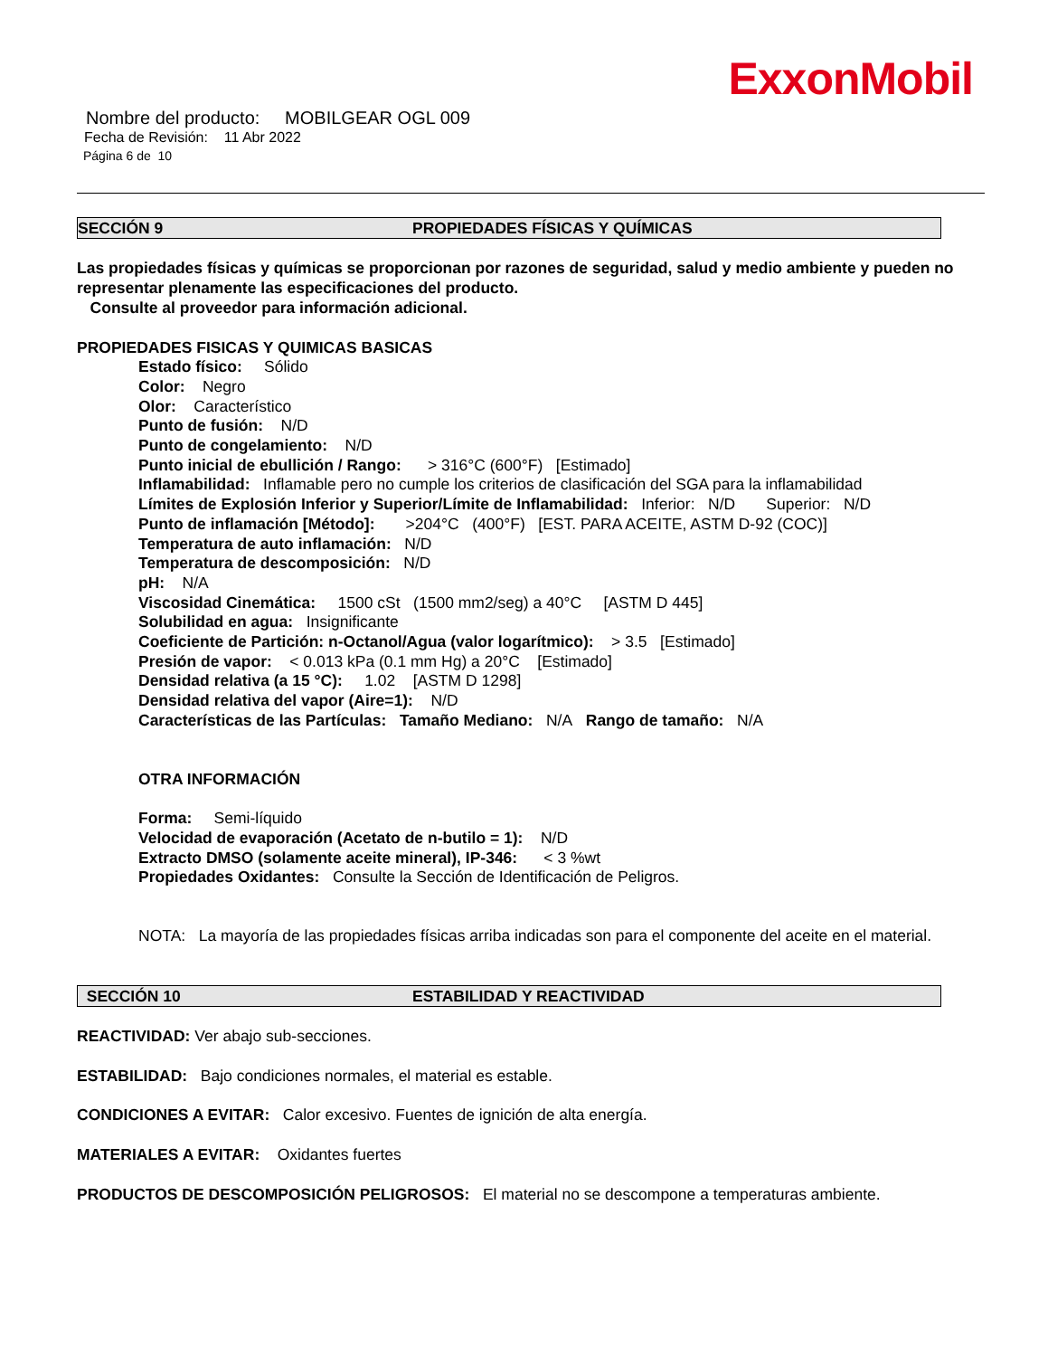ExxonMobil
Nombre del producto: MOBILGEAR OGL 009
Fecha de Revisión: 11 Abr 2022
Página 6 de 10
SECCIÓN 9 PROPIEDADES FÍSICAS Y QUÍMICAS
Las propiedades físicas y químicas se proporcionan por razones de seguridad, salud y medio ambiente y pueden no representar plenamente las especificaciones del producto.
Consulte al proveedor para información adicional.
PROPIEDADES FISICAS Y QUIMICAS BASICAS
Estado físico: Sólido
Color: Negro
Olor: Característico
Punto de fusión: N/D
Punto de congelamiento: N/D
Punto inicial de ebullición / Rango: > 316°C (600°F) [Estimado]
Inflamabilidad: Inflamable pero no cumple los criterios de clasificación del SGA para la inflamabilidad
Límites de Explosión Inferior y Superior/Límite de Inflamabilidad: Inferior: N/D Superior: N/D
Punto de inflamación [Método]: >204°C (400°F) [EST. PARA ACEITE, ASTM D-92 (COC)]
Temperatura de auto inflamación: N/D
Temperatura de descomposición: N/D
pH: N/A
Viscosidad Cinemática: 1500 cSt (1500 mm2/seg) a 40°C [ASTM D 445]
Solubilidad en agua: Insignificante
Coeficiente de Partición: n-Octanol/Agua (valor logarítmico): > 3.5 [Estimado]
Presión de vapor: < 0.013 kPa (0.1 mm Hg) a 20°C [Estimado]
Densidad relativa (a 15 °C): 1.02 [ASTM D 1298]
Densidad relativa del vapor (Aire=1): N/D
Características de las Partículas: Tamaño Mediano: N/A Rango de tamaño: N/A
OTRA INFORMACIÓN
Forma: Semi-líquido
Velocidad de evaporación (Acetato de n-butilo = 1): N/D
Extracto DMSO (solamente aceite mineral), IP-346: < 3 %wt
Propiedades Oxidantes: Consulte la Sección de Identificación de Peligros.
NOTA: La mayoría de las propiedades físicas arriba indicadas son para el componente del aceite en el material.
SECCIÓN 10 ESTABILIDAD Y REACTIVIDAD
REACTIVIDAD: Ver abajo sub-secciones.
ESTABILIDAD: Bajo condiciones normales, el material es estable.
CONDICIONES A EVITAR: Calor excesivo. Fuentes de ignición de alta energía.
MATERIALES A EVITAR: Oxidantes fuertes
PRODUCTOS DE DESCOMPOSICIÓN PELIGROSOS: El material no se descompone a temperaturas ambiente.